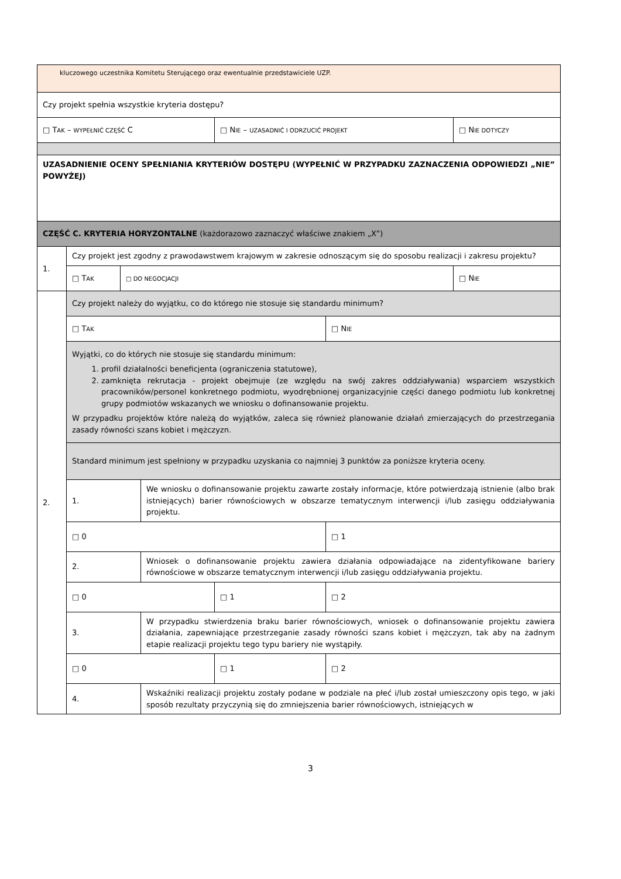| kluczowego uczestnika Komitetu Sterującego oraz ewentualnie przedstawiciele UZP. | | | | | | |
| Czy projekt spełnia wszystkie kryteria dostępu? | | | | | | |
| □ T AK – WYPEŁNIĆ CZĘŚĆ C | | | | □ N IE – UZASADNIĆ I ODRZUCIĆ PROJEKT | | □ N IE DOTYCZY |
| UZASADNIENIE OCENY SPEŁNIANIA KRYTERIÓW DOSTĘPU (WYPEŁNIĆ W PRZYPADKU ZAZNACZENIA ODPOWIEDZI „NIE” POWYŻEJ) | | | | | | |
| CZĘŚĆ C. KRYTERIA HORYZONTALNE (każdorazowo zaznaczyć właściwe znakiem „X”) | | | | | | |
| 1. | Czy projekt jest zgodny z prawodawstwem krajowym w zakresie odnoszącym się do sposobu realizacji i zakresu projektu? | | | | | |
| | □ T AK | □ DO NEGOCJACJI | | | | □ N IE |
| 2. | Czy projekt należy do wyjątku, co do którego nie stosuje się standardu minimum? | | | | | |
| | □ T AK | | | | □ N IE | |
| | Wyjątki, co do których nie stosuje się standardu minimum: 1. profil działalności beneficjenta (ograniczenia statutowe), 2. zamknięta rekrutacja - projekt obejmuje (ze względu na swój zakres oddziaływania) wsparciem wszystkich pracowników/personel konkretnego podmiotu, wyodrębnionej organizacyjnie części danego podmiotu lub konkretnej grupy podmiotów wskazanych we wniosku o dofinansowanie projektu. W przypadku projektów które należą do wyjątków, zaleca się również planowanie działań zmierzających do przestrzegania zasady równości szans kobiet i mężczyzn. | | | | | |
| | Standard minimum jest spełniony w przypadku uzyskania co najmniej 3 punktów za poniższe kryteria oceny. | | | | | |
| | 1. | | We wniosku o dofinansowanie projektu zawarte zostały informacje, które potwierdzają istnienie (albo brak istniejących) barier równościowych w obszarze tematycznym interwencji i/lub zasięgu oddziaływania projektu. | | | |
| | □ 0 | | | | □ 1 | |
| | 2. | | Wniosek o dofinansowanie projektu zawiera działania odpowiadające na zidentyfikowane bariery równościowe w obszarze tematycznym interwencji i/lub zasięgu oddziaływania projektu. | | | |
| | □ 0 | | | □ 1 | □ 2 | |
| | 3. | | W przypadku stwierdzenia braku barier równościowych, wniosek o dofinansowanie projektu zawiera działania, zapewniające przestrzeganie zasady równości szans kobiet i mężczyzn, tak aby na żadnym etapie realizacji projektu tego typu bariery nie wystąpiły. | | | |
| | □ 0 | | | □ 1 | □ 2 | |
| | 4. | | Wskaźniki realizacji projektu zostały podane w podziale na płeć i/lub został umieszczony opis tego, w jaki sposób rezultaty przyczynią się do zmniejszenia barier równościowych, istniejących w | | | |
3